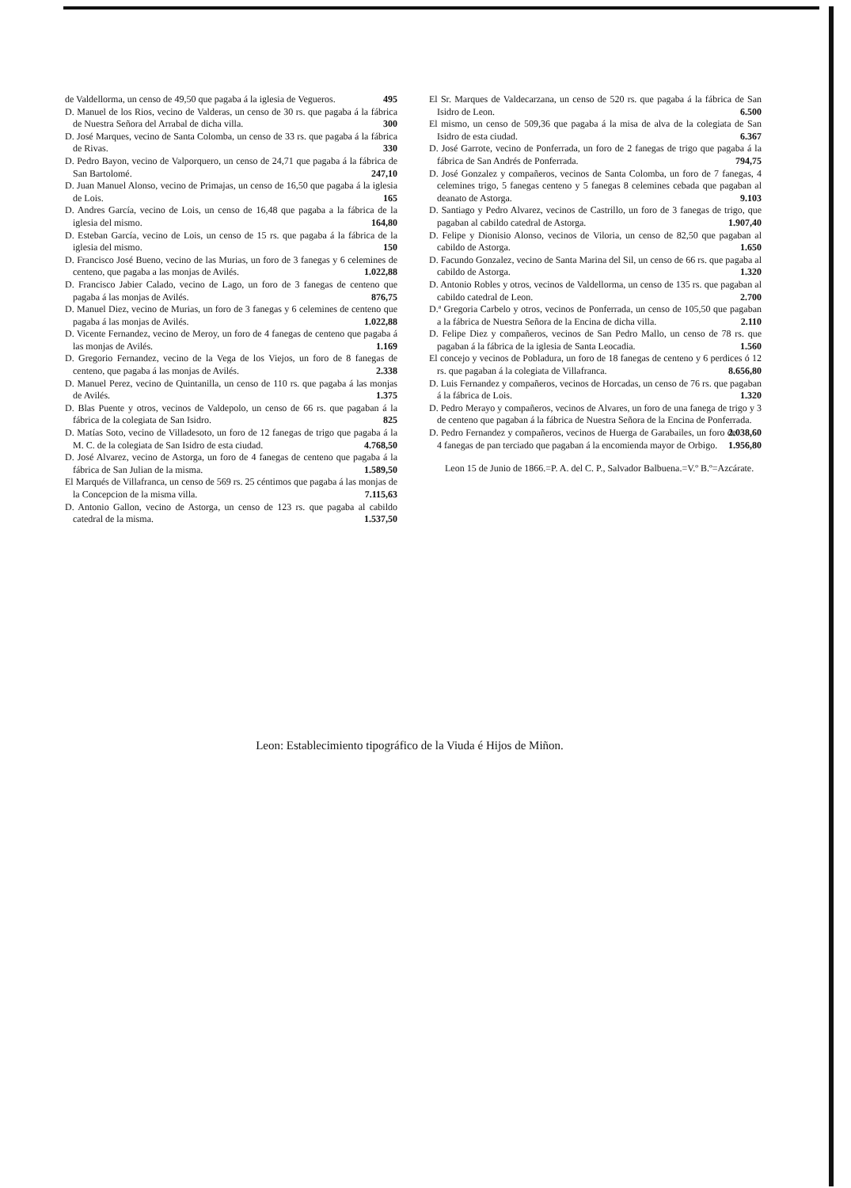de Valdellorma, un censo de 49,50 que pagaba á la iglesia de Vegueros. 495
D. Manuel de los Rios, vecino de Valderas, un censo de 30 rs. que pagaba á la fábrica de Nuestra Señora del Arrabal de dicha villa. 300
D. José Marques, vecino de Santa Colomba, un censo de 33 rs. que pagaba á la fábrica de Rivas. 330
D. Pedro Bayon, vecino de Valporquero, un censo de 24,71 que pagaba á la fábrica de San Bartolomé. 247,10
D. Juan Manuel Alonso, vecino de Primajas, un censo de 16,50 que pagaba á la iglesia de Lois. 165
D. Andres García, vecino de Lois, un censo de 16,48 que pagaba a la fábrica de la iglesia del mismo. 164,80
D. Esteban García, vecino de Lois, un censo de 15 rs. que pagaba á la fábrica de la iglesia del mismo. 150
D. Francisco José Bueno, vecino de las Murias, un foro de 3 fanegas y 6 celemines de centeno, que pagaba a las monjas de Avilés. 1.022,88
D. Francisco Jabier Calado, vecino de Lago, un foro de 3 fanegas de centeno que pagaba á las monjas de Avilés. 876,75
D. Manuel Diez, vecino de Murias, un foro de 3 fanegas y 6 celemines de centeno que pagaba á las monjas de Avilés. 1.022,88
D. Vicente Fernandez, vecino de Meroy, un foro de 4 fanegas de centeno que pagaba á las monjas de Avilés. 1.169
D. Gregorio Fernandez, vecino de la Vega de los Viejos, un foro de 8 fanegas de centeno, que pagaba á las monjas de Avilés. 2.338
D. Manuel Perez, vecino de Quintanilla, un censo de 110 rs. que pagaba á las monjas de Avilés. 1.375
D. Blas Puente y otros, vecinos de Valdepolo, un censo de 66 rs. que pagaban á la fábrica de la colegiata de San Isidro. 825
D. Matías Soto, vecino de Villadesoto, un foro de 12 fanegas de trigo que pagaba á la M. C. de la colegiata de San Isidro de esta ciudad. 4.768,50
D. José Alvarez, vecino de Astorga, un foro de 4 fanegas de centeno que pagaba á la fábrica de San Julian de la misma. 1.589,50
El Marqués de Villafranca, un censo de 569 rs. 25 céntimos que pagaba á las monjas de la Concepcion de la misma villa. 7.115,63
D. Antonio Gallon, vecino de Astorga, un censo de 123 rs. que pagaba al cabildo catedral de la misma. 1.537,50
El Sr. Marques de Valdecarzana, un censo de 520 rs. que pagaba á la fábrica de San Isidro de Leon. 6.500
El mismo, un censo de 509,36 que pagaba á la misa de alva de la colegiata de San Isidro de esta ciudad. 6.367
D. José Garrote, vecino de Ponferrada, un foro de 2 fanegas de trigo que pagaba á la fábrica de San Andrés de Ponferrada. 794,75
D. José Gonzalez y compañeros, vecinos de Santa Colomba, un foro de 7 fanegas, 4 celemines trigo, 5 fanegas centeno y 5 fanegas 8 celemines cebada que pagaban al deanato de Astorga. 9.103
D. Santiago y Pedro Alvarez, vecinos de Castrillo, un foro de 3 fanegas de trigo, que pagaban al cabildo catedral de Astorga. 1.907,40
D. Felipe y Dionisio Alonso, vecinos de Viloria, un censo de 82,50 que pagaban al cabildo de Astorga. 1.650
D. Facundo Gonzalez, vecino de Santa Marina del Sil, un censo de 66 rs. que pagaba al cabildo de Astorga. 1.320
D. Antonio Robles y otros, vecinos de Valdellorma, un censo de 135 rs. que pagaban al cabildo catedral de Leon. 2.700
D.ª Gregoria Carbelo y otros, vecinos de Ponferrada, un censo de 105,50 que pagaban a la fábrica de Nuestra Señora de la Encina de dicha villa. 2.110
D. Felipe Diez y compañeros, vecinos de San Pedro Mallo, un censo de 78 rs. que pagaban á la fábrica de la iglesia de Santa Leocadia. 1.560
El concejo y vecinos de Pobladura, un foro de 18 fanegas de centeno y 6 perdices ó 12 rs. que pagaban á la colegiata de Villafranca. 8.656,80
D. Luis Fernandez y compañeros, vecinos de Horcadas, un censo de 76 rs. que pagaban á la fábrica de Lois. 1.320
D. Pedro Merayo y compañeros, vecinos de Alvares, un foro de una fanega de trigo y 3 de centeno que pagaban á la fábrica de Nuestra Señora de la Encina de Ponferrada. 2.038,60
D. Pedro Fernandez y compañeros, vecinos de Huerga de Garabailes, un foro de 4 fanegas de pan terciado que pagaban á la encomienda mayor de Orbigo. 1.956,80
Leon 15 de Junio de 1866.=P. A. del C. P., Salvador Balbuena.=V.º B.º=Azcárate.
Leon: Establecimiento tipográfico de la Viuda é Hijos de Miñon.